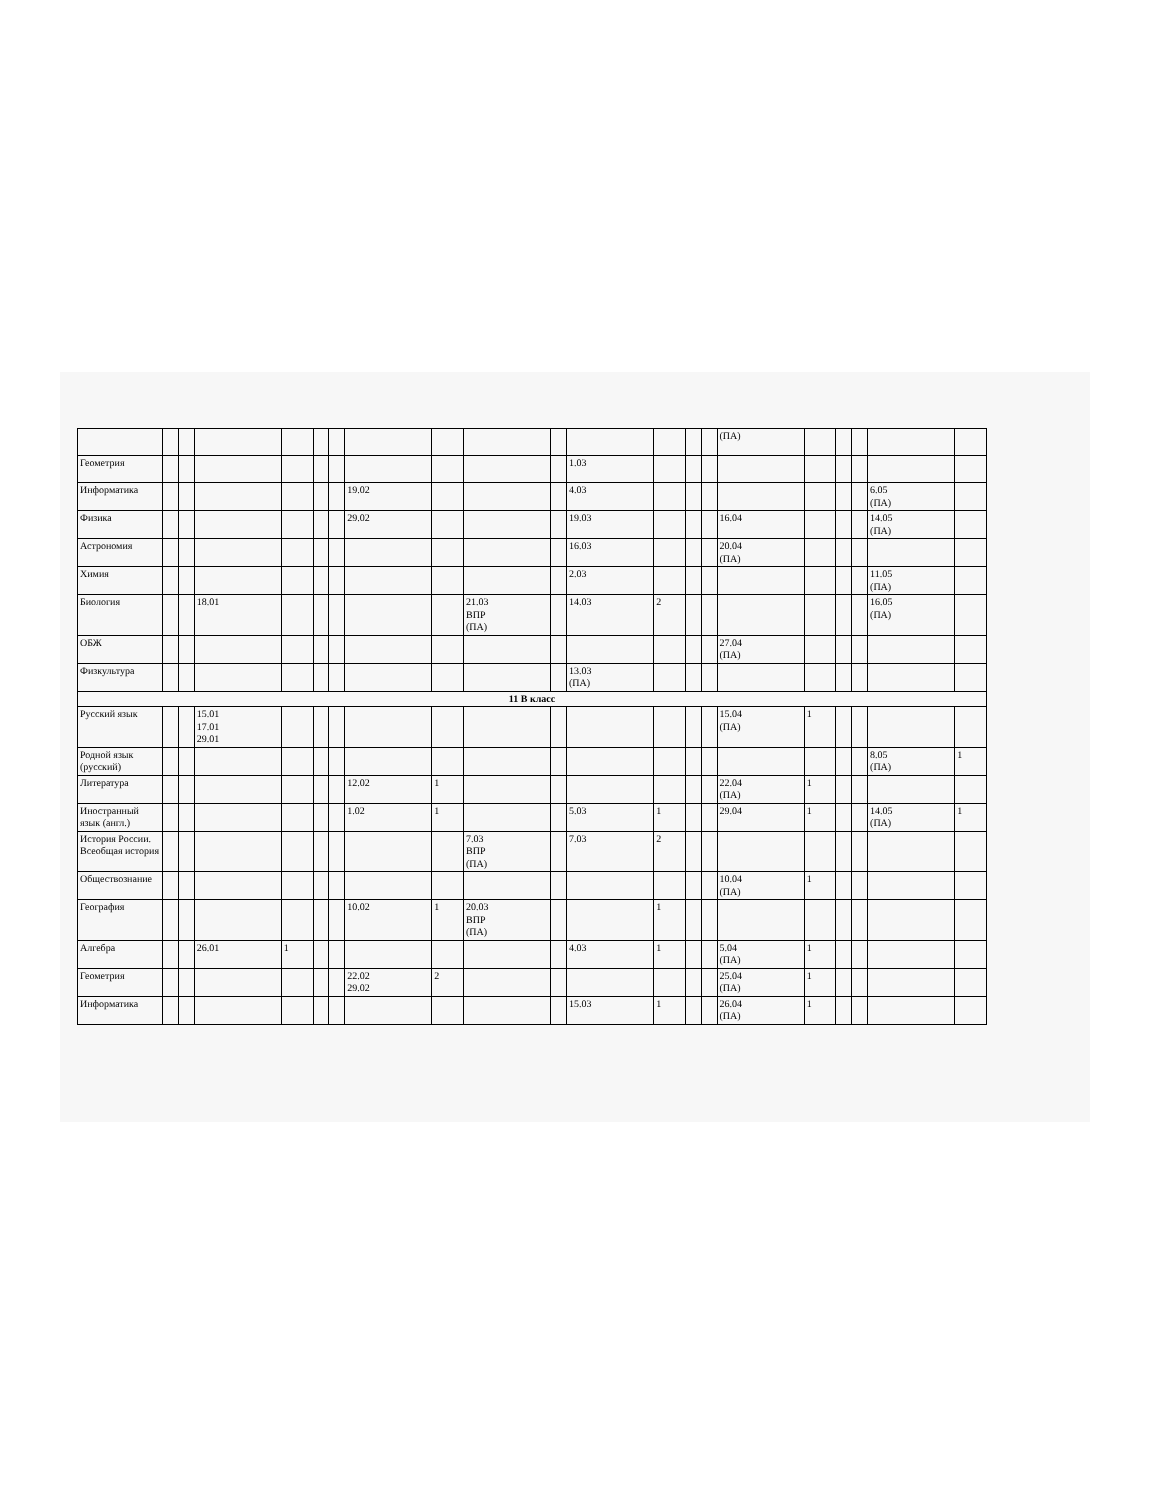| | | | | | | | | | | | | | | | (ПА) | | | | | |
| Геометрия | | | | | | | | | | | 1.03 | | | | | | | | | |
| Информатика | | | | | | | 19.02 | | | | 4.03 | | | | | | | | 6.05 (ПА) | |
| Физика | | | | | | | 29.02 | | | | 19.03 | | | | 16.04 | | | | 14.05 (ПА) | |
| Астрономия | | | | | | | | | | | 16.03 | | | | 20.04 (ПА) | | | | | |
| Химия | | | | | | | | | | | 2.03 | | | | | | | | 11.05 (ПА) | |
| Биология | | | 18.01 | | | | | | 21.03 ВПР (ПА) | | 14.03 | 2 | | | | | | | 16.05 (ПА) | |
| ОБЖ | | | | | | | | | | | | | | | 27.04 (ПА) | | | | | |
| Физкультура | | | | | | | | | | | 13.03 (ПА) | | | | | | | | | |
| 11 В класс | | | | | | | | | | | | | | | | | | | | |
| Русский язык | | | 15.01 17.01 29.01 | | | | | | | | | | | | 15.04 (ПА) | 1 | | | | |
| Родной язык (русский) | | | | | | | | | | | | | | | | | | | 8.05 (ПА) | 1 |
| Литература | | | | | | | 12.02 | 1 | | | | | | | 22.04 (ПА) | 1 | | | | |
| Иностранный язык (англ.) | | | | | | | 1.02 | 1 | | | 5.03 | 1 | | | 29.04 | 1 | | | 14.05 (ПА) | 1 |
| История России. Всеобщая история | | | | | | | | | 7.03 ВПР (ПА) | | 7.03 | 2 | | | | | | | | |
| Обществознание | | | | | | | | | | | | | | | 10.04 (ПА) | 1 | | | | |
| География | | | | | | | 10.02 | 1 | 20.03 ВПР (ПА) | | | 1 | | | | | | | | |
| Алгебра | | | 26.01 | 1 | | | | | | | 4.03 | 1 | | | 5.04 (ПА) | 1 | | | | |
| Геометрия | | | | | | | 22.02 29.02 | 2 | | | | | | | 25.04 (ПА) | 1 | | | | |
| Информатика | | | | | | | | | | | 15.03 | 1 | | | 26.04 (ПА) | 1 | | | | |